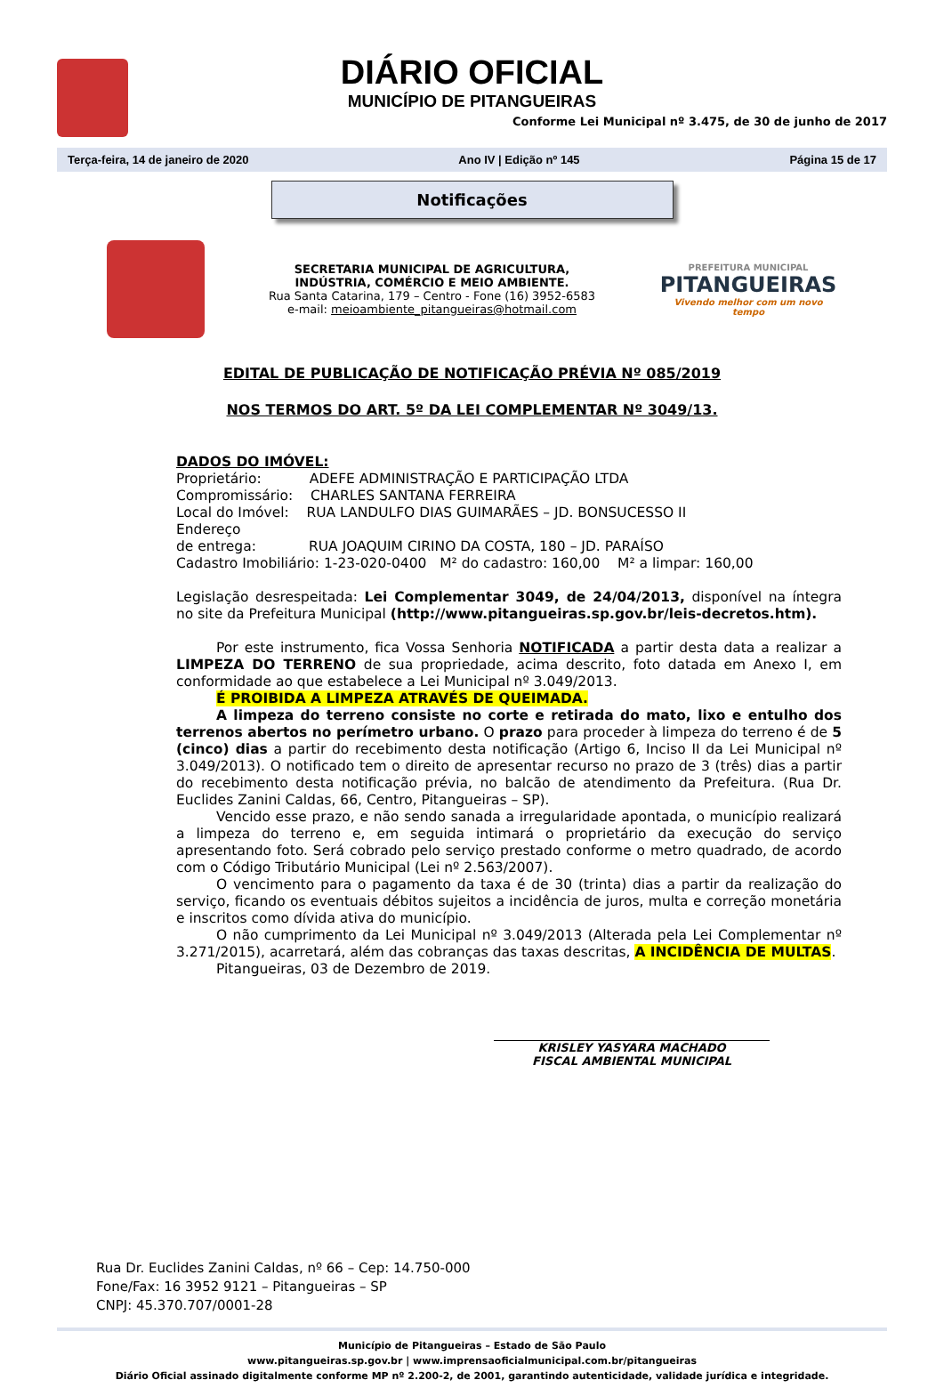DIÁRIO OFICIAL
MUNICÍPIO DE PITANGUEIRAS
Conforme Lei Municipal nº 3.475, de 30 de junho de 2017
Terça-feira, 14 de janeiro de 2020 Ano IV | Edição nº 145 Página 15 de 17
Notificações
SECRETARIA MUNICIPAL DE AGRICULTURA,
INDÚSTRIA, COMÉRCIO E MEIO AMBIENTE.
Rua Santa Catarina, 179 – Centro - Fone (16) 3952-6583
e-mail: meioambiente_pitangueiras@hotmail.com
PREFEITURA MUNICIPAL
PITANGUEIRAS
Vivendo melhor com um novo tempo
EDITAL DE PUBLICAÇÃO DE NOTIFICAÇÃO PRÉVIA Nº 085/2019
NOS TERMOS DO ART. 5º DA LEI COMPLEMENTAR Nº 3049/13.
DADOS DO IMÓVEL:
Proprietário: ADEFE ADMINISTRAÇÃO E PARTICIPAÇÃO LTDA
Compromissário: CHARLES SANTANA FERREIRA
Local do Imóvel: RUA LANDULFO DIAS GUIMARÃES – JD. BONSUCESSO II
Endereço
de entrega: RUA JOAQUIM CIRINO DA COSTA, 180 – JD. PARAÍSO
Cadastro Imobiliário: 1-23-020-0400 M² do cadastro: 160,00 M² a limpar: 160,00
Legislação desrespeitada: Lei Complementar 3049, de 24/04/2013, disponível na íntegra no site da Prefeitura Municipal (http://www.pitangueiras.sp.gov.br/leis-decretos.htm).
Por este instrumento, fica Vossa Senhoria NOTIFICADA a partir desta data a realizar a LIMPEZA DO TERRENO de sua propriedade, acima descrito, foto datada em Anexo I, em conformidade ao que estabelece a Lei Municipal nº 3.049/2013.
É PROIBIDA A LIMPEZA ATRAVÉS DE QUEIMADA.
A limpeza do terreno consiste no corte e retirada do mato, lixo e entulho dos terrenos abertos no perímetro urbano. O prazo para proceder à limpeza do terreno é de 5 (cinco) dias a partir do recebimento desta notificação (Artigo 6, Inciso II da Lei Municipal nº 3.049/2013). O notificado tem o direito de apresentar recurso no prazo de 3 (três) dias a partir do recebimento desta notificação prévia, no balcão de atendimento da Prefeitura. (Rua Dr. Euclides Zanini Caldas, 66, Centro, Pitangueiras – SP).
Vencido esse prazo, e não sendo sanada a irregularidade apontada, o município realizará a limpeza do terreno e, em seguida intimará o proprietário da execução do serviço apresentando foto. Será cobrado pelo serviço prestado conforme o metro quadrado, de acordo com o Código Tributário Municipal (Lei nº 2.563/2007).
O vencimento para o pagamento da taxa é de 30 (trinta) dias a partir da realização do serviço, ficando os eventuais débitos sujeitos a incidência de juros, multa e correção monetária e inscritos como dívida ativa do município.
O não cumprimento da Lei Municipal nº 3.049/2013 (Alterada pela Lei Complementar nº 3.271/2015), acarretará, além das cobranças das taxas descritas, A INCIDÊNCIA DE MULTAS.
Pitangueiras, 03 de Dezembro de 2019.
KRISLEY YASYARA MACHADO
FISCAL AMBIENTAL MUNICIPAL
Rua Dr. Euclides Zanini Caldas, nº 66 – Cep: 14.750-000
Fone/Fax: 16 3952 9121 – Pitangueiras – SP
CNPJ: 45.370.707/0001-28
Município de Pitangueiras – Estado de São Paulo
www.pitangueiras.sp.gov.br | www.imprensaoficialmunicipal.com.br/pitangueiras
Diário Oficial assinado digitalmente conforme MP nº 2.200-2, de 2001, garantindo autenticidade, validade jurídica e integridade.